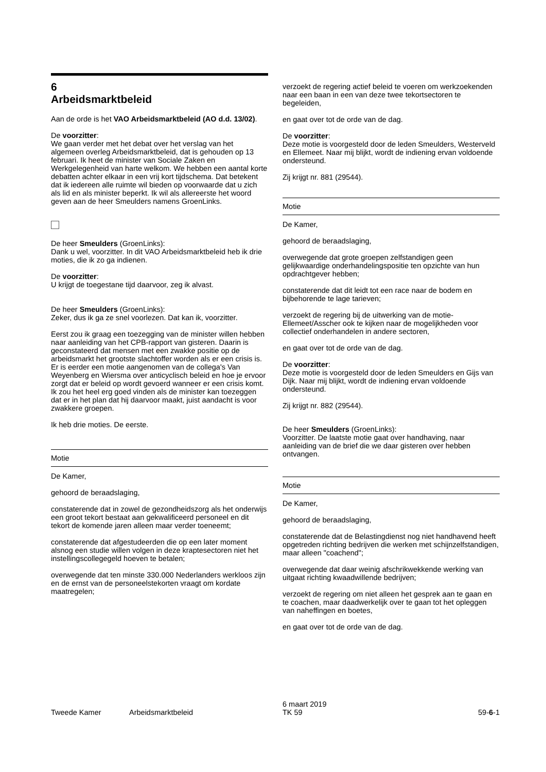6
Arbeidsmarktbeleid
Aan de orde is het VAO Arbeidsmarktbeleid (AO d.d. 13/02).
De voorzitter:
We gaan verder met het debat over het verslag van het algemeen overleg Arbeidsmarktbeleid, dat is gehouden op 13 februari. Ik heet de minister van Sociale Zaken en Werkgelegenheid van harte welkom. We hebben een aantal korte debatten achter elkaar in een vrij kort tijdschema. Dat betekent dat ik iedereen alle ruimte wil bieden op voorwaarde dat u zich als lid en als minister beperkt. Ik wil als allereerste het woord geven aan de heer Smeulders namens GroenLinks.
De heer Smeulders (GroenLinks):
Dank u wel, voorzitter. In dit VAO Arbeidsmarktbeleid heb ik drie moties, die ik zo ga indienen.
De voorzitter:
U krijgt de toegestane tijd daarvoor, zeg ik alvast.
De heer Smeulders (GroenLinks):
Zeker, dus ik ga ze snel voorlezen. Dat kan ik, voorzitter.
Eerst zou ik graag een toezegging van de minister willen hebben naar aanleiding van het CPB-rapport van gisteren. Daarin is geconstateerd dat mensen met een zwakke positie op de arbeidsmarkt het grootste slachtoffer worden als er een crisis is. Er is eerder een motie aangenomen van de collega's Van Weyenberg en Wiersma over anticyclisch beleid en hoe je ervoor zorgt dat er beleid op wordt gevoerd wanneer er een crisis komt. Ik zou het heel erg goed vinden als de minister kan toezeggen dat er in het plan dat hij daarvoor maakt, juist aandacht is voor zwakkere groepen.
Ik heb drie moties. De eerste.
Motie
De Kamer,
gehoord de beraadslaging,
constaterende dat in zowel de gezondheidszorg als het onderwijs een groot tekort bestaat aan gekwalificeerd personeel en dit tekort de komende jaren alleen maar verder toeneemt;
constaterende dat afgestudeerden die op een later moment alsnog een studie willen volgen in deze kraptesectoren niet het instellingscollegegeld hoeven te betalen;
overwegende dat ten minste 330.000 Nederlanders werkloos zijn en de ernst van de personeelstekorten vraagt om kordate maatregelen;
verzoekt de regering actief beleid te voeren om werkzoekenden naar een baan in een van deze twee tekortsectoren te begeleiden,
en gaat over tot de orde van de dag.
De voorzitter:
Deze motie is voorgesteld door de leden Smeulders, Westerveld en Ellemeet. Naar mij blijkt, wordt de indiening ervan voldoende ondersteund.
Zij krijgt nr. 881 (29544).
Motie
De Kamer,
gehoord de beraadslaging,
overwegende dat grote groepen zelfstandigen geen gelijkwaardige onderhandelingspositie ten opzichte van hun opdrachtgever hebben;
constaterende dat dit leidt tot een race naar de bodem en bijbehorende te lage tarieven;
verzoekt de regering bij de uitwerking van de motie-Ellemeet/Asscher ook te kijken naar de mogelijkheden voor collectief onderhandelen in andere sectoren,
en gaat over tot de orde van de dag.
De voorzitter:
Deze motie is voorgesteld door de leden Smeulders en Gijs van Dijk. Naar mij blijkt, wordt de indiening ervan voldoende ondersteund.
Zij krijgt nr. 882 (29544).
De heer Smeulders (GroenLinks):
Voorzitter. De laatste motie gaat over handhaving, naar aanleiding van de brief die we daar gisteren over hebben ontvangen.
Motie
De Kamer,
gehoord de beraadslaging,
constaterende dat de Belastingdienst nog niet handhavend heeft opgetreden richting bedrijven die werken met schijnzelfstandigen, maar alleen "coachend";
overwegende dat daar weinig afschrikwekkende werking van uitgaat richting kwaadwillende bedrijven;
verzoekt de regering om niet alleen het gesprek aan te gaan en te coachen, maar daadwerkelijk over te gaan tot het opleggen van naheffingen en boetes,
en gaat over tot de orde van de dag.
Tweede Kamer Arbeidsmarktbeleid
6 maart 2019
TK 59
59-6-1